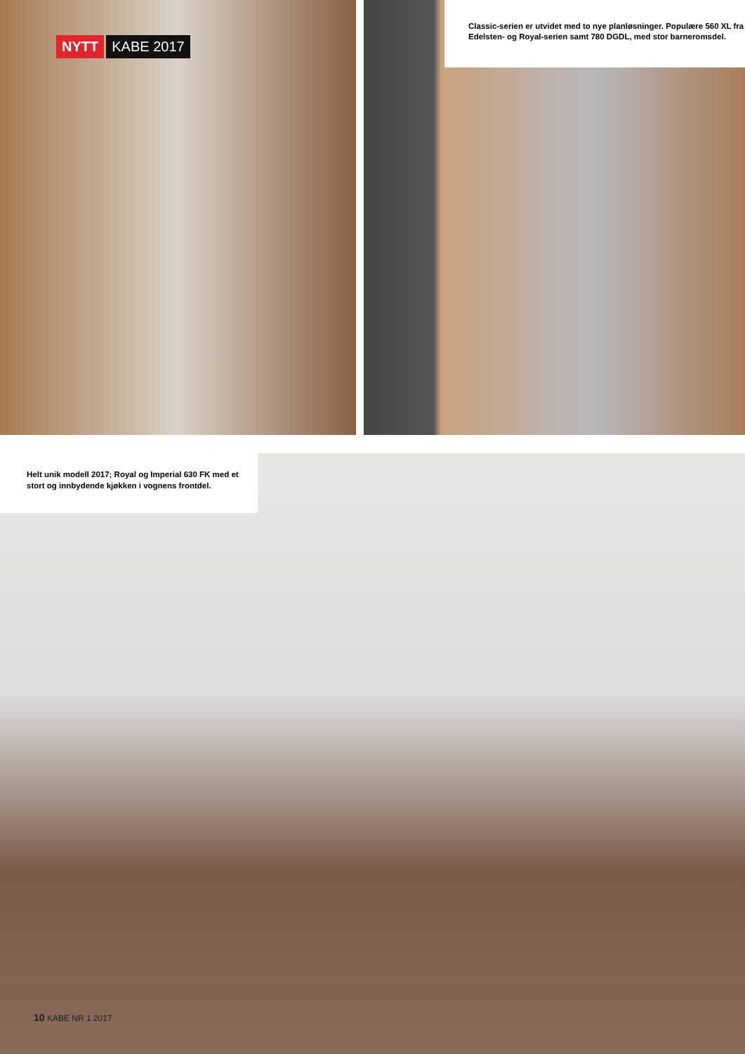NYTT KABE 2017
Classic-serien er utvidet med to nye planløsninger. Populære 560 XL fra Edelsten- og Royal-serien samt 780 DGDL, med stor barneromsdel.
Helt unik modell 2017; Royal og Imperial 630 FK med et stort og innbydende kjøkken i vognens frontdel.
10 KABE NR 1 2017